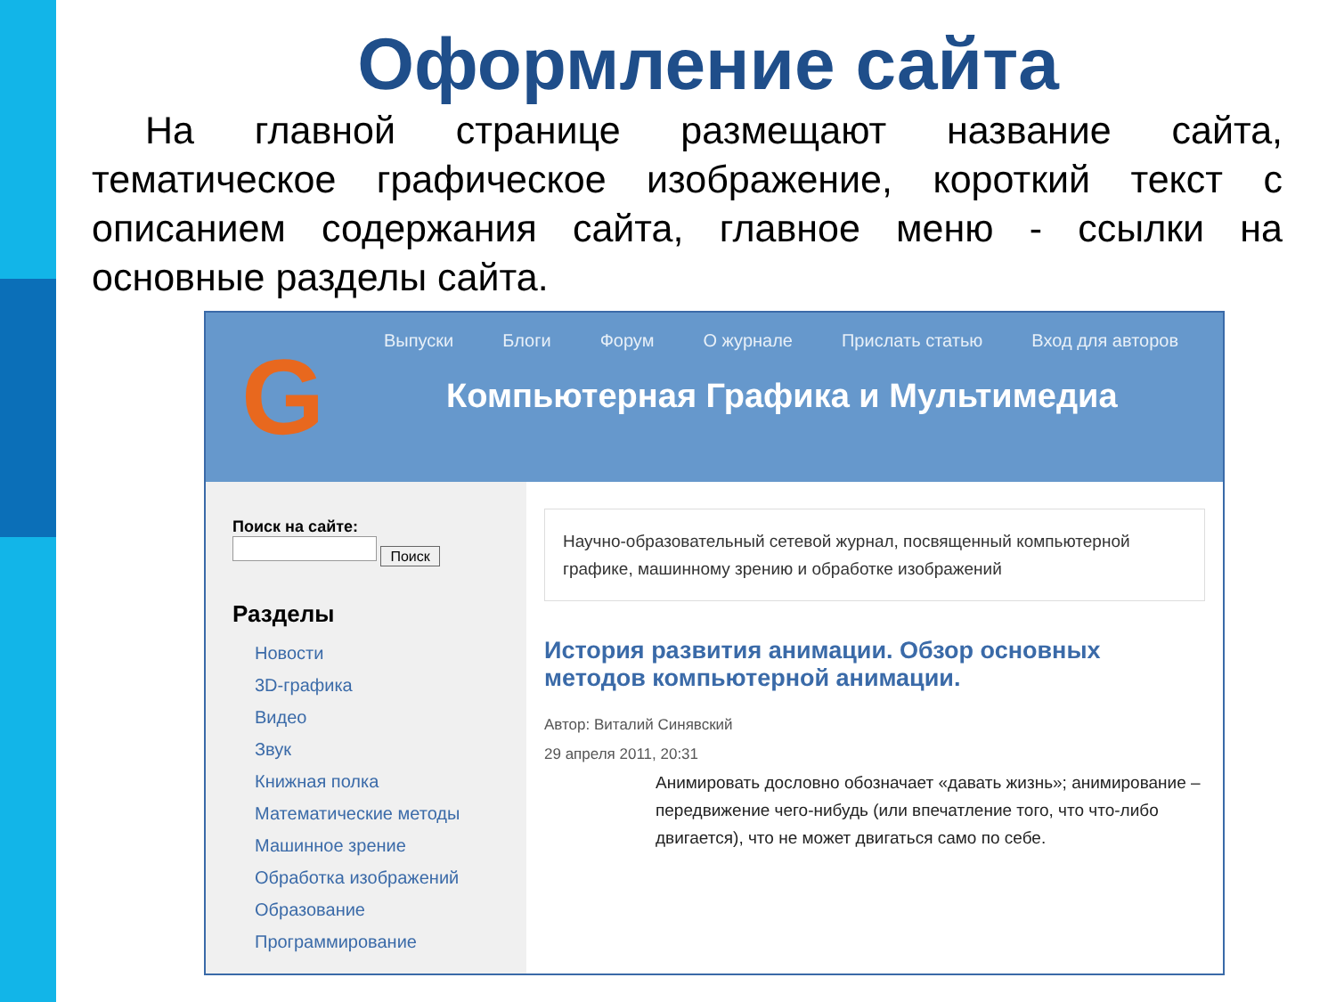Оформление сайта
На главной странице размещают название сайта, тематическое графическое изображение, короткий текст с описанием содержания сайта, главное меню - ссылки на основные разделы сайта.
Выпуски Блоги Форум О журнале Прислать статью Вход для авторов
G Компьютерная Графика и Мультимедиа
Поиск на сайте:
Поиск
Разделы
Новости
3D-графика
Видео
Звук
Книжная полка
Математические методы
Машинное зрение
Обработка изображений
Образование
Программирование
Научно-образовательный сетевой журнал, посвященный компьютерной графике, машинному зрению и обработке изображений
История развития анимации. Обзор основных методов компьютерной анимации.
Автор: Виталий Синявский
29 апреля 2011, 20:31
Анимировать дословно обозначает «давать жизнь»; анимирование – передвижение чего-нибудь (или впечатление того, что что-либо двигается), что не может двигаться само по себе.